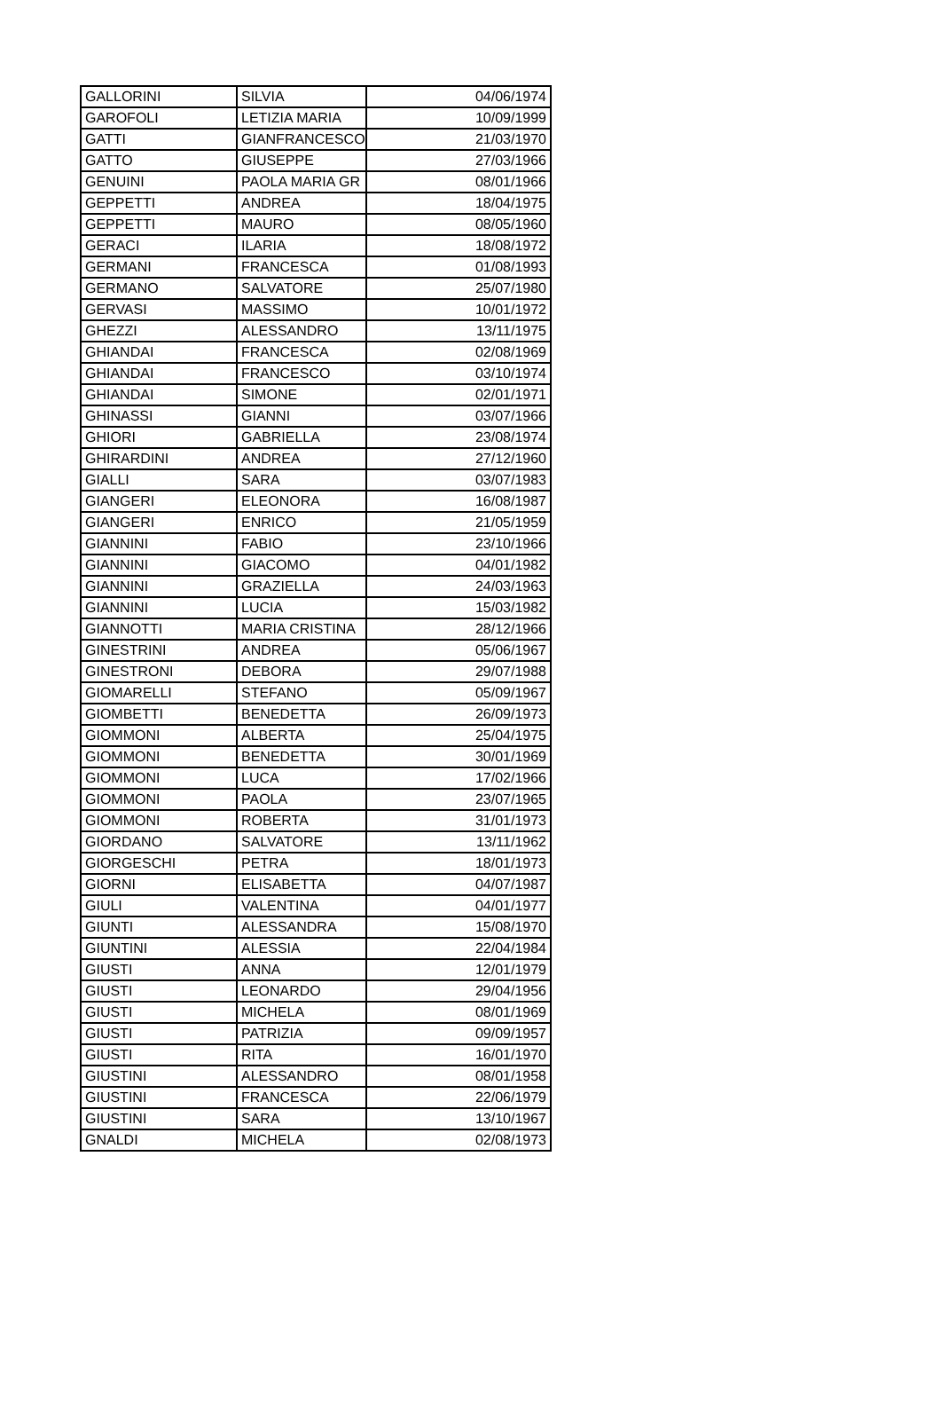| GALLORINI | SILVIA | 04/06/1974 |
| GAROFOLI | LETIZIA MARIA | 10/09/1999 |
| GATTI | GIANFRANCESCO | 21/03/1970 |
| GATTO | GIUSEPPE | 27/03/1966 |
| GENUINI | PAOLA MARIA GR | 08/01/1966 |
| GEPPETTI | ANDREA | 18/04/1975 |
| GEPPETTI | MAURO | 08/05/1960 |
| GERACI | ILARIA | 18/08/1972 |
| GERMANI | FRANCESCA | 01/08/1993 |
| GERMANO | SALVATORE | 25/07/1980 |
| GERVASI | MASSIMO | 10/01/1972 |
| GHEZZI | ALESSANDRO | 13/11/1975 |
| GHIANDAI | FRANCESCA | 02/08/1969 |
| GHIANDAI | FRANCESCO | 03/10/1974 |
| GHIANDAI | SIMONE | 02/01/1971 |
| GHINASSI | GIANNI | 03/07/1966 |
| GHIORI | GABRIELLA | 23/08/1974 |
| GHIRARDINI | ANDREA | 27/12/1960 |
| GIALLI | SARA | 03/07/1983 |
| GIANGERI | ELEONORA | 16/08/1987 |
| GIANGERI | ENRICO | 21/05/1959 |
| GIANNINI | FABIO | 23/10/1966 |
| GIANNINI | GIACOMO | 04/01/1982 |
| GIANNINI | GRAZIELLA | 24/03/1963 |
| GIANNINI | LUCIA | 15/03/1982 |
| GIANNOTTI | MARIA CRISTINA | 28/12/1966 |
| GINESTRINI | ANDREA | 05/06/1967 |
| GINESTRONI | DEBORA | 29/07/1988 |
| GIOMARELLI | STEFANO | 05/09/1967 |
| GIOMBETTI | BENEDETTA | 26/09/1973 |
| GIOMMONI | ALBERTA | 25/04/1975 |
| GIOMMONI | BENEDETTA | 30/01/1969 |
| GIOMMONI | LUCA | 17/02/1966 |
| GIOMMONI | PAOLA | 23/07/1965 |
| GIOMMONI | ROBERTA | 31/01/1973 |
| GIORDANO | SALVATORE | 13/11/1962 |
| GIORGESCHI | PETRA | 18/01/1973 |
| GIORNI | ELISABETTA | 04/07/1987 |
| GIULI | VALENTINA | 04/01/1977 |
| GIUNTI | ALESSANDRA | 15/08/1970 |
| GIUNTINI | ALESSIA | 22/04/1984 |
| GIUSTI | ANNA | 12/01/1979 |
| GIUSTI | LEONARDO | 29/04/1956 |
| GIUSTI | MICHELA | 08/01/1969 |
| GIUSTI | PATRIZIA | 09/09/1957 |
| GIUSTI | RITA | 16/01/1970 |
| GIUSTINI | ALESSANDRO | 08/01/1958 |
| GIUSTINI | FRANCESCA | 22/06/1979 |
| GIUSTINI | SARA | 13/10/1967 |
| GNALDI | MICHELA | 02/08/1973 |